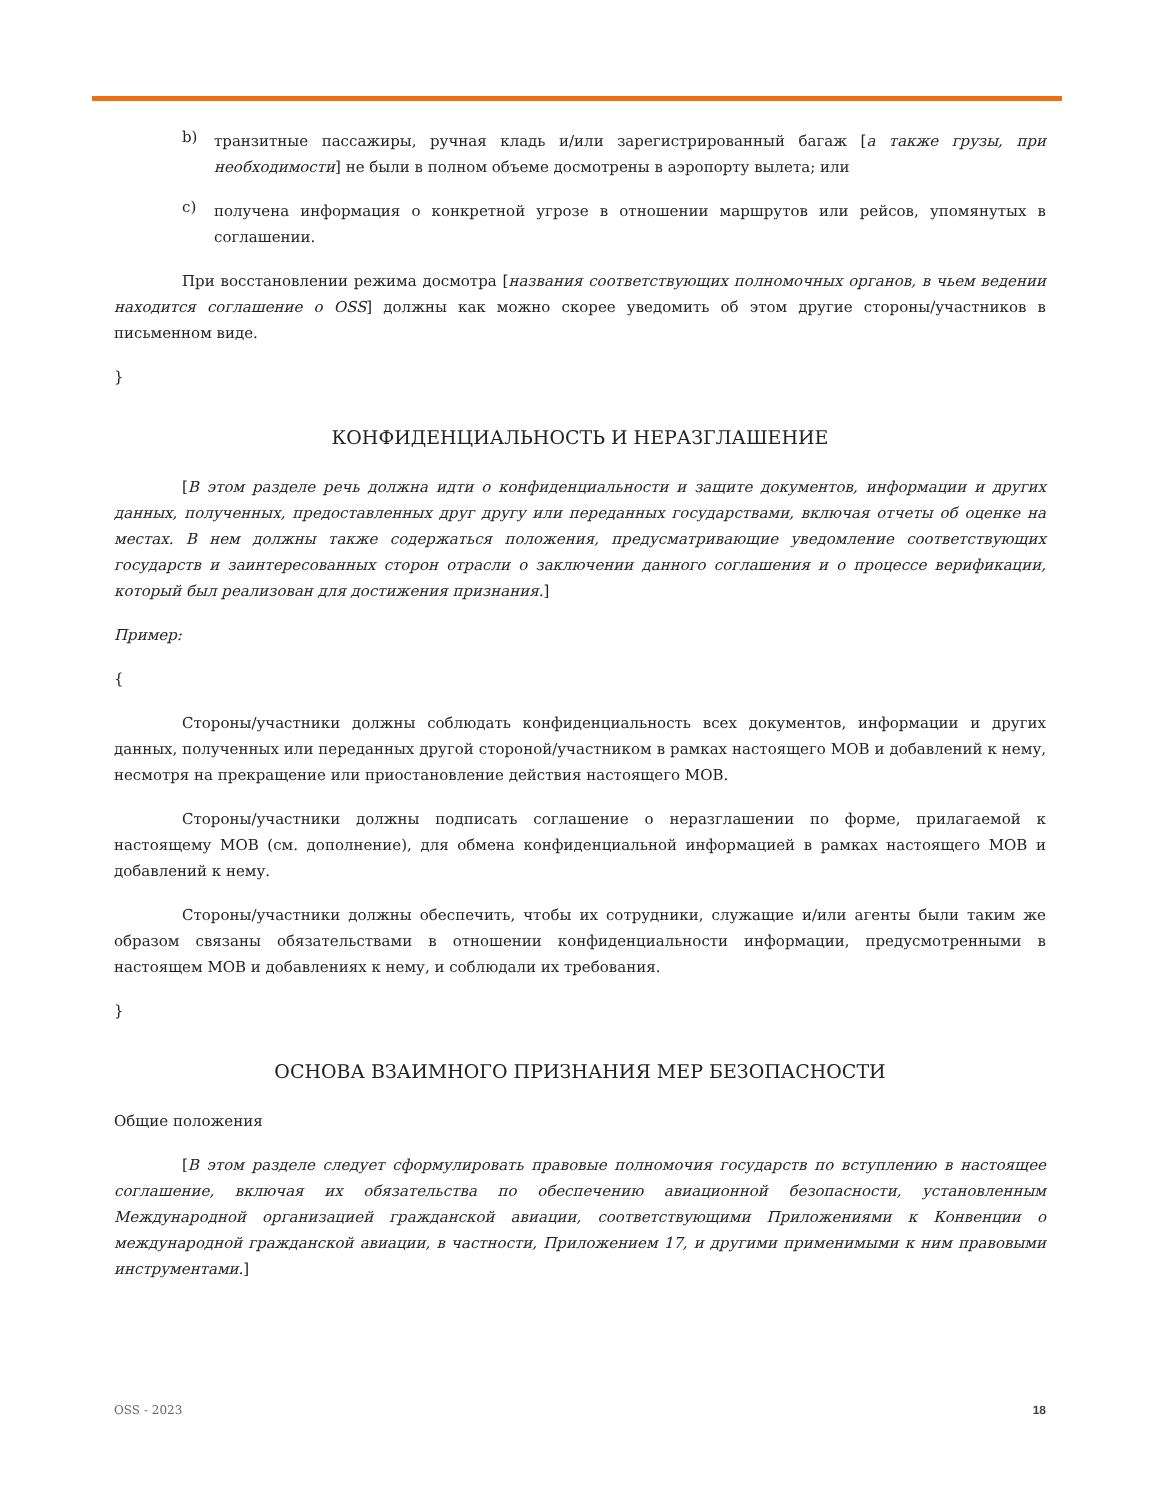b)
транзитные пассажиры, ручная кладь и/или зарегистрированный багаж [а также грузы, при необходимости] не были в полном объеме досмотрены в аэропорту вылета; или
c)
получена информация о конкретной угрозе в отношении маршрутов или рейсов, упомянутых в соглашении.
При восстановлении режима досмотра [названия соответствующих полномочных органов, в чьем ведении находится соглашение о OSS] должны как можно скорее уведомить об этом другие стороны/участников в письменном виде.
}
КОНФИДЕНЦИАЛЬНОСТЬ И НЕРАЗГЛАШЕНИЕ
[В этом разделе речь должна идти о конфиденциальности и защите документов, информации и других данных, полученных, предоставленных друг другу или переданных государствами, включая отчеты об оценке на местах. В нем должны также содержаться положения, предусматривающие уведомление соответствующих государств и заинтересованных сторон отрасли о заключении данного соглашения и о процессе верификации, который был реализован для достижения признания.]
Пример:
{
Стороны/участники должны соблюдать конфиденциальность всех документов, информации и других данных, полученных или переданных другой стороной/участником в рамках настоящего МОВ и добавлений к нему, несмотря на прекращение или приостановление действия настоящего МОВ.
Стороны/участники должны подписать соглашение о неразглашении по форме, прилагаемой к настоящему МОВ (см. дополнение), для обмена конфиденциальной информацией в рамках настоящего МОВ и добавлений к нему.
Стороны/участники должны обеспечить, чтобы их сотрудники, служащие и/или агенты были таким же образом связаны обязательствами в отношении конфиденциальности информации, предусмотренными в настоящем МОВ и добавлениях к нему, и соблюдали их требования.
}
ОСНОВА ВЗАИМНОГО ПРИЗНАНИЯ МЕР БЕЗОПАСНОСТИ
Общие положения
[В этом разделе следует сформулировать правовые полномочия государств по вступлению в настоящее соглашение, включая их обязательства по обеспечению авиационной безопасности, установленным Международной организацией гражданской авиации, соответствующими Приложениями к Конвенции о международной гражданской авиации, в частности, Приложением 17, и другими применимыми к ним правовыми инструментами.]
OSS - 2023 18